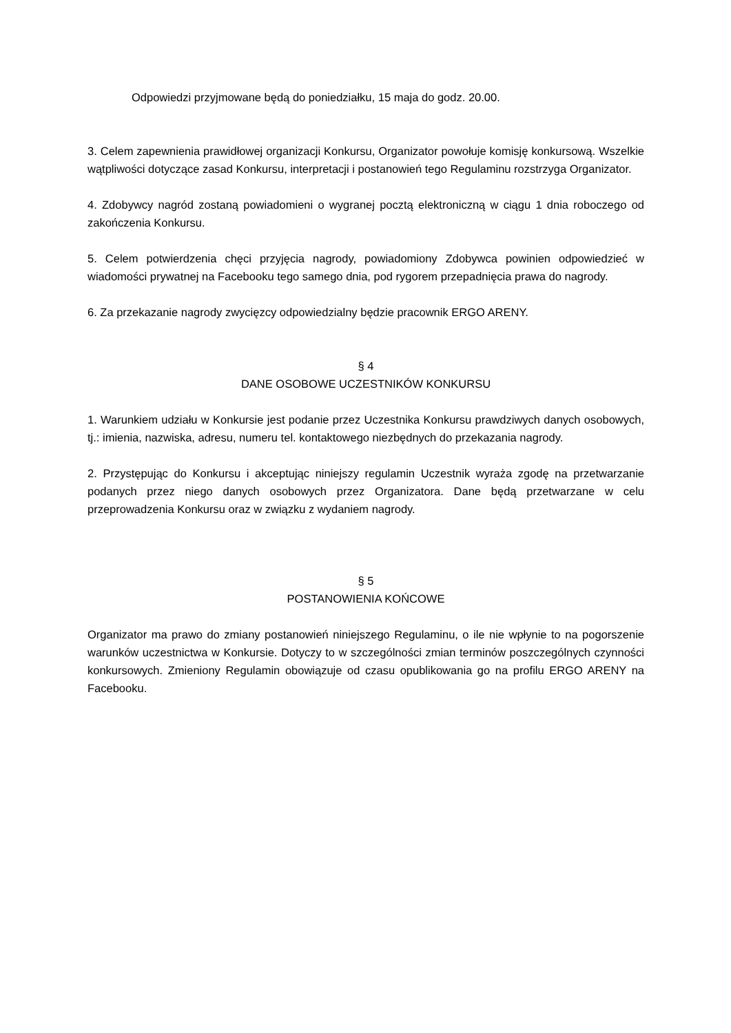Odpowiedzi przyjmowane będą do poniedziałku, 15 maja do godz. 20.00.
3. Celem zapewnienia prawidłowej organizacji Konkursu, Organizator powołuje komisję konkursową. Wszelkie wątpliwości dotyczące zasad Konkursu, interpretacji i postanowień tego Regulaminu rozstrzyga Organizator.
4. Zdobywcy nagród zostaną powiadomieni o wygranej pocztą elektroniczną w ciągu 1 dnia roboczego od zakończenia Konkursu.
5. Celem potwierdzenia chęci przyjęcia nagrody, powiadomiony Zdobywca powinien odpowiedzieć w wiadomości prywatnej na Facebooku tego samego dnia, pod rygorem przepadnięcia prawa do nagrody.
6. Za przekazanie nagrody zwycięzcy odpowiedzialny będzie pracownik ERGO ARENY.
§ 4
DANE OSOBOWE UCZESTNIKÓW KONKURSU
1. Warunkiem udziału w Konkursie jest podanie przez Uczestnika Konkursu prawdziwych danych osobowych, tj.: imienia, nazwiska, adresu, numeru tel. kontaktowego niezbędnych do przekazania nagrody.
2. Przystępując do Konkursu i akceptując niniejszy regulamin Uczestnik wyraża zgodę na przetwarzanie podanych przez niego danych osobowych przez Organizatora. Dane będą przetwarzane w celu przeprowadzenia Konkursu oraz w związku z wydaniem nagrody.
§ 5
POSTANOWIENIA KOŃCOWE
Organizator ma prawo do zmiany postanowień niniejszego Regulaminu, o ile nie wpłynie to na pogorszenie warunków uczestnictwa w Konkursie. Dotyczy to w szczególności zmian terminów poszczególnych czynności konkursowych. Zmieniony Regulamin obowiązuje od czasu opublikowania go na profilu ERGO ARENY na Facebooku.